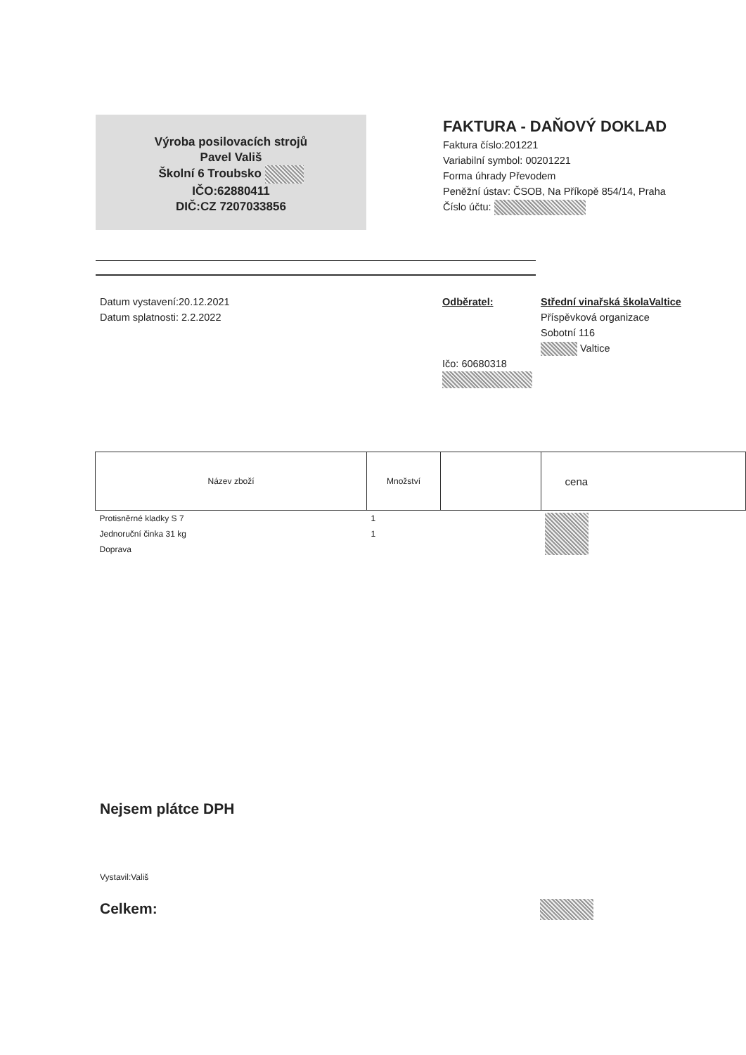Výroba posilovacích strojů
Pavel Vališ
Školní 6 Troubsko
IČO:62880411
DIČ:CZ 7207033856
FAKTURA - DAŇOVÝ DOKLAD
Faktura číslo:201221
Variabilní symbol: 00201221
Forma úhrady Převodem
Peněžní ústav: ČSOB, Na Příkopě 854/14, Praha
Číslo účtu:
Datum vystavení:20.12.2021
Datum splatnosti: 2.2.2022
Odběratel:
Ičo: 60680318
Střední vinařská školaValtice
Příspěvková organizace
Sobotní 116
Valtice
| Název zboží | Množství | | cena |
| --- | --- | --- | --- |
| Protisněrné kladky S 7 | 1 | | |
| Jednoruční činka 31 kg | 1 | | |
| Doprava | | | |
Nejsem plátce DPH
Vystavil:Vališ
Celkem: